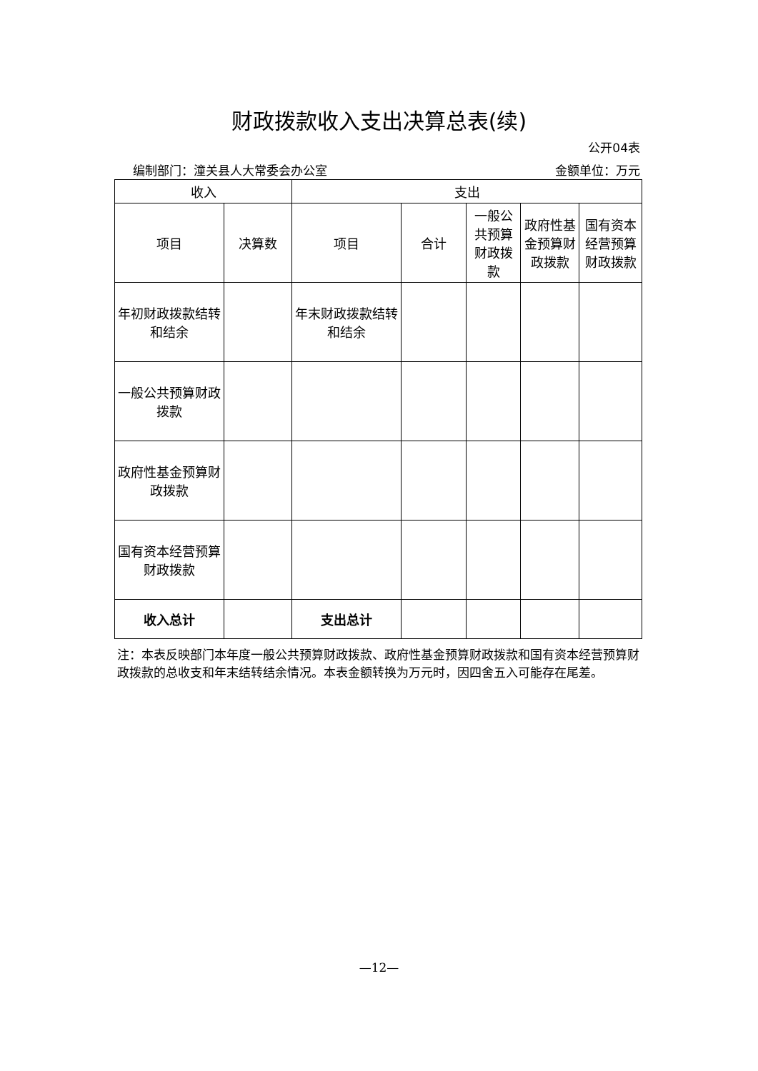财政拨款收入支出决算总表(续)
公开04表
编制部门：潼关县人大常委会办公室 金额单位：万元
| 收入 | | 支出 | | | | |
| --- | --- | --- | --- | --- | --- | --- |
| 项目 | 决算数 | 项目 | 合计 | 一般公共预算财政拨款 | 政府性基金预算财政拨款 | 国有资本经营预算财政拨款 |
| 年初财政拨款结转和结余 | | 年末财政拨款结转和结余 | | | | |
| 一般公共预算财政拨款 | | | | | | |
| 政府性基金预算财政拨款 | | | | | | |
| 国有资本经营预算财政拨款 | | | | | | |
| 收入总计 | | 支出总计 | | | | |
注：本表反映部门本年度一般公共预算财政拨款、政府性基金预算财政拨款和国有资本经营预算财政拨款的总收支和年末结转结余情况。本表金额转换为万元时，因四舍五入可能存在尾差。
—12—